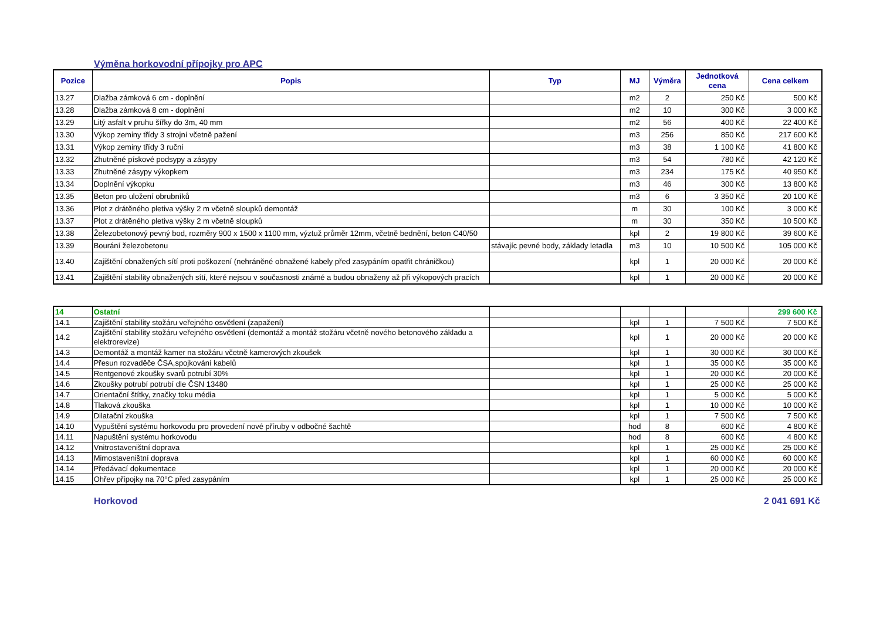Výměna horkovodní přípojky pro APC
| Pozice | Popis | Typ | MJ | Výměra | Jednotková cena | Cena celkem |
| --- | --- | --- | --- | --- | --- | --- |
| 13.27 | Dlažba zámková 6 cm - doplnění | | m2 | 2 | 250 Kč | 500 Kč |
| 13.28 | Dlažba zámková 8 cm - doplnění | | m2 | 10 | 300 Kč | 3 000 Kč |
| 13.29 | Litý asfalt v pruhu šířky do 3m, 40 mm | | m2 | 56 | 400 Kč | 22 400 Kč |
| 13.30 | Výkop zeminy třídy 3 strojní včetně pažení | | m3 | 256 | 850 Kč | 217 600 Kč |
| 13.31 | Výkop zeminy třídy 3 ruční | | m3 | 38 | 1 100 Kč | 41 800 Kč |
| 13.32 | Zhutněné pískové podsypy a zásypy | | m3 | 54 | 780 Kč | 42 120 Kč |
| 13.33 | Zhutněné zásypy výkopkem | | m3 | 234 | 175 Kč | 40 950 Kč |
| 13.34 | Doplnění výkopku | | m3 | 46 | 300 Kč | 13 800 Kč |
| 13.35 | Beton pro uložení obrubníků | | m3 | 6 | 3 350 Kč | 20 100 Kč |
| 13.36 | Plot z drátěného pletiva výšky 2 m včetně sloupků demontáž | | m | 30 | 100 Kč | 3 000 Kč |
| 13.37 | Plot z drátěného pletiva výšky 2 m včetně sloupků | | m | 30 | 350 Kč | 10 500 Kč |
| 13.38 | Železobetonový pevný bod, rozměry 900 x 1500 x 1100 mm, výztuž průměr 12mm, včetně bednění, beton C40/50 | | kpl | 2 | 19 800 Kč | 39 600 Kč |
| 13.39 | Bourání železobetonu | stávajíc pevné body, základy letadla | m3 | 10 | 10 500 Kč | 105 000 Kč |
| 13.40 | Zajištění obnažených sítí proti poškození (nehráněné obnažené kabely před zasypáním opatřit chráničkou) | | kpl | 1 | 20 000 Kč | 20 000 Kč |
| 13.41 | Zajištění stability obnažených sítí, které nejsou v současnosti známé a budou obnaženy až při výkopových pracích | | kpl | 1 | 20 000 Kč | 20 000 Kč |
| 14 | Ostatní | | | | | 299 600 Kč |
| 14.1 | Zajištění stability stožáru veřejného osvětlení (zapažení) | | kpl | 1 | 7 500 Kč | 7 500 Kč |
| 14.2 | Zajištění stability stožáru veřejného osvětlení (demontáž a montáž stožáru včetně nového betonového základu a elektrorevize) | | kpl | 1 | 20 000 Kč | 20 000 Kč |
| 14.3 | Demontáž a montáž kamer na stožáru včetně kamerových zkoušek | | kpl | 1 | 30 000 Kč | 30 000 Kč |
| 14.4 | Přesun rozvaděče ČSA,spojkování kabelů | | kpl | 1 | 35 000 Kč | 35 000 Kč |
| 14.5 | Rentgenové zkoušky svarů potrubí 30% | | kpl | 1 | 20 000 Kč | 20 000 Kč |
| 14.6 | Zkoušky potrubí potrubí dle ČSN 13480 | | kpl | 1 | 25 000 Kč | 25 000 Kč |
| 14.7 | Orientační štítky, značky toku média | | kpl | 1 | 5 000 Kč | 5 000 Kč |
| 14.8 | Tlaková zkouška | | kpl | 1 | 10 000 Kč | 10 000 Kč |
| 14.9 | Dilatační zkouška | | kpl | 1 | 7 500 Kč | 7 500 Kč |
| 14.10 | Vypuštění systému horkovodu pro provedení nové příruby v odbočné šachtě | | hod | 8 | 600 Kč | 4 800 Kč |
| 14.11 | Napuštění systému horkovodu | | hod | 8 | 600 Kč | 4 800 Kč |
| 14.12 | Vnitrostaveništní doprava | | kpl | 1 | 25 000 Kč | 25 000 Kč |
| 14.13 | Mimostaveništní doprava | | kpl | 1 | 60 000 Kč | 60 000 Kč |
| 14.14 | Předávací dokumentace | | kpl | 1 | 20 000 Kč | 20 000 Kč |
| 14.15 | Ohřev přípojky na 70°C před zasypáním | | kpl | 1 | 25 000 Kč | 25 000 Kč |
Horkovod 2 041 691 Kč